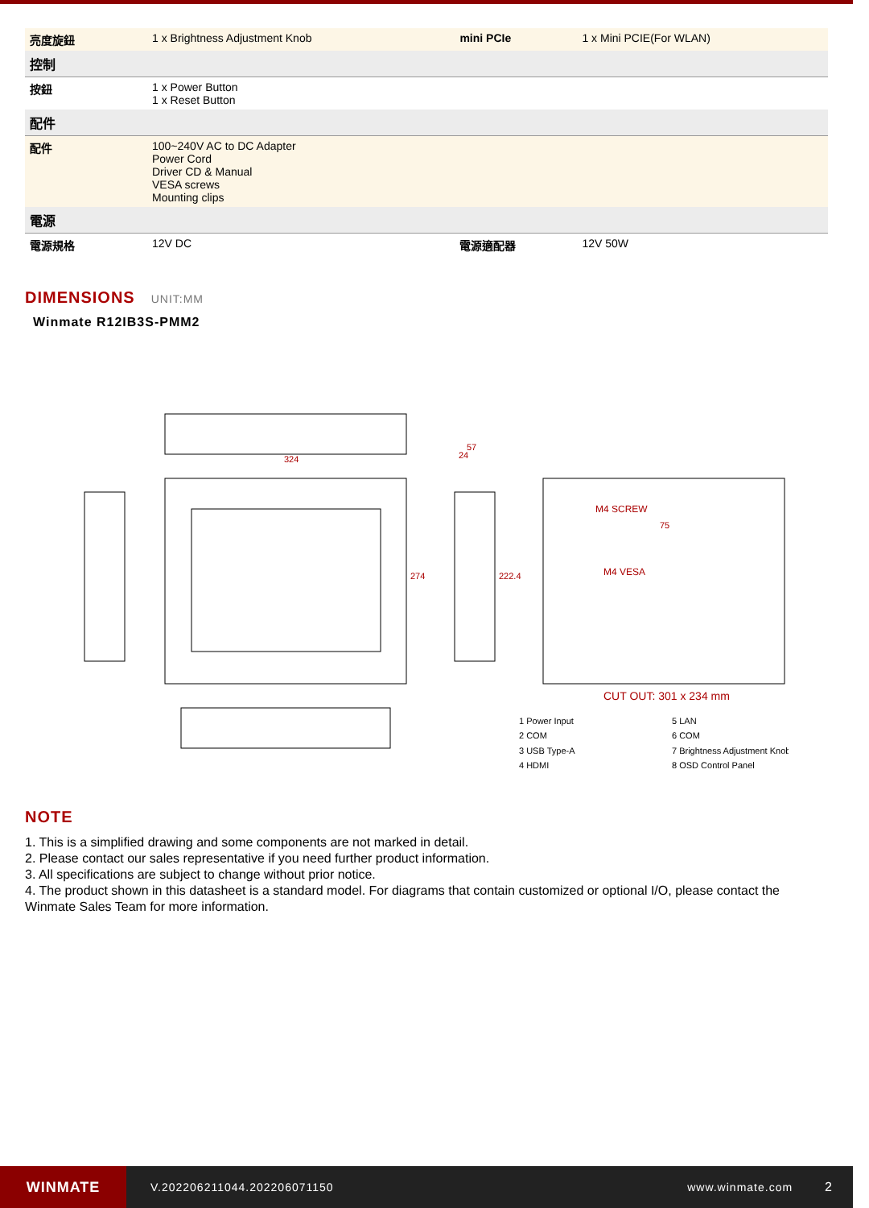| 亮度旋鈕 | 1 x Brightness Adjustment Knob | mini PCIe | 1 x Mini PCIE(For WLAN) |
| 控制 | | | |
| 按鈕 | 1 x Power Button 1 x Reset Button | | |
| 配件 | | | |
| 配件 | 100~240V AC to DC Adapter Power Cord Driver CD & Manual VESA screws Mounting clips | | |
| 電源 | | | |
| 電源規格 | 12V DC | 電源適配器 | 12V 50W |
DIMENSIONS UNIT:MM
Winmate R12IB3S-PMM2
324
274
57
24
222.4
M4 SCREW
75
M4 VESA
CUT OUT: 301 x 234 mm
1 Power Input
5 LAN
2 COM
6 COM
3 USB Type-A
7 Brightness Adjustment Knob
4 HDMI
8 OSD Control Panel
NOTE
1. This is a simplified drawing and some components are not marked in detail.
2. Please contact our sales representative if you need further product information.
3. All specifications are subject to change without prior notice.
4. The product shown in this datasheet is a standard model. For diagrams that contain customized or optional I/O, please contact the Winmate Sales Team for more information.
WINMATE
V.202206211044.202206071150 www.winmate.com 2